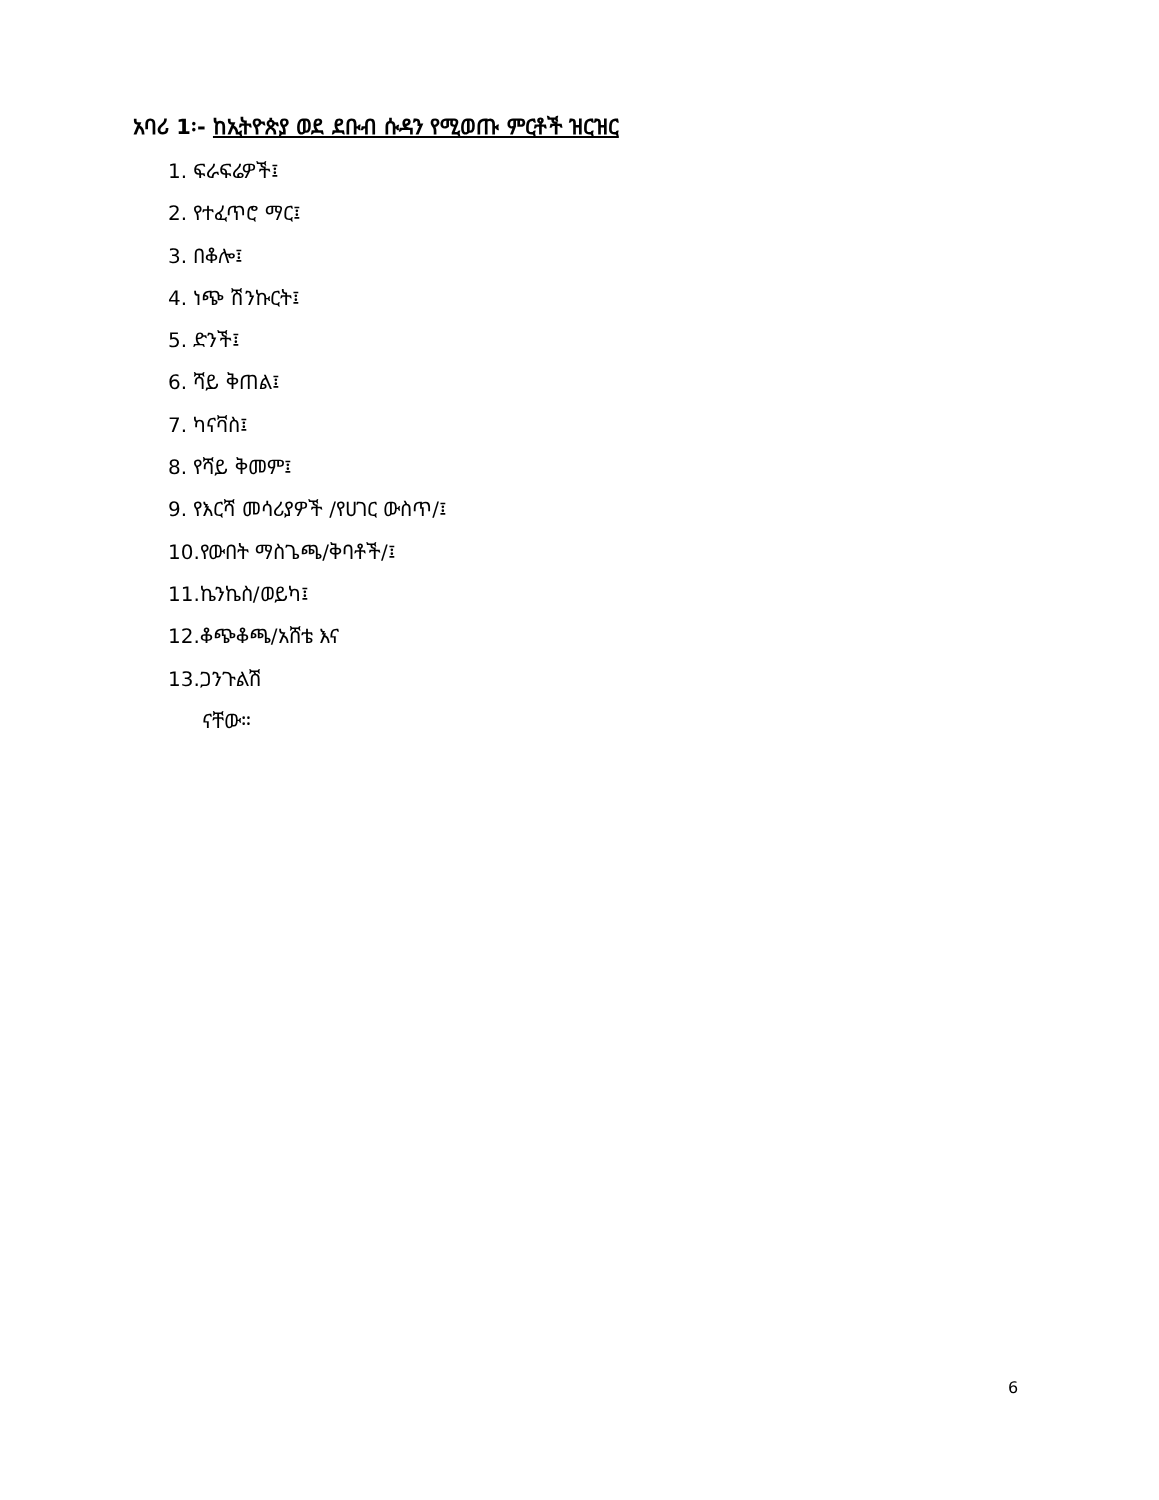አባሪ 1፡- ከኢትዮጵያ ወደ ደቡብ ሱዳን የሚወጡ ምርቶች ዝርዝር
1. ፍራፍሬዎች፤
2. የተፈጥሮ ማር፤
3. በቆሎ፤
4. ነጭ ሽንኩርት፤
5. ድንች፤
6. ሻይ ቅጠል፤
7. ካናቫስ፤
8. የሻይ ቅመም፤
9. የእርሻ መሳሪያዎች /የሀገር ውስጥ/፤
10.የውበት ማስጌጫ/ቅባቶች/፤
11.ኬንኬስ/ወይካ፤
12.ቆጭቆጫ/አሸቴ እና
13.ጋንጉልሽ
ናቸው።
6